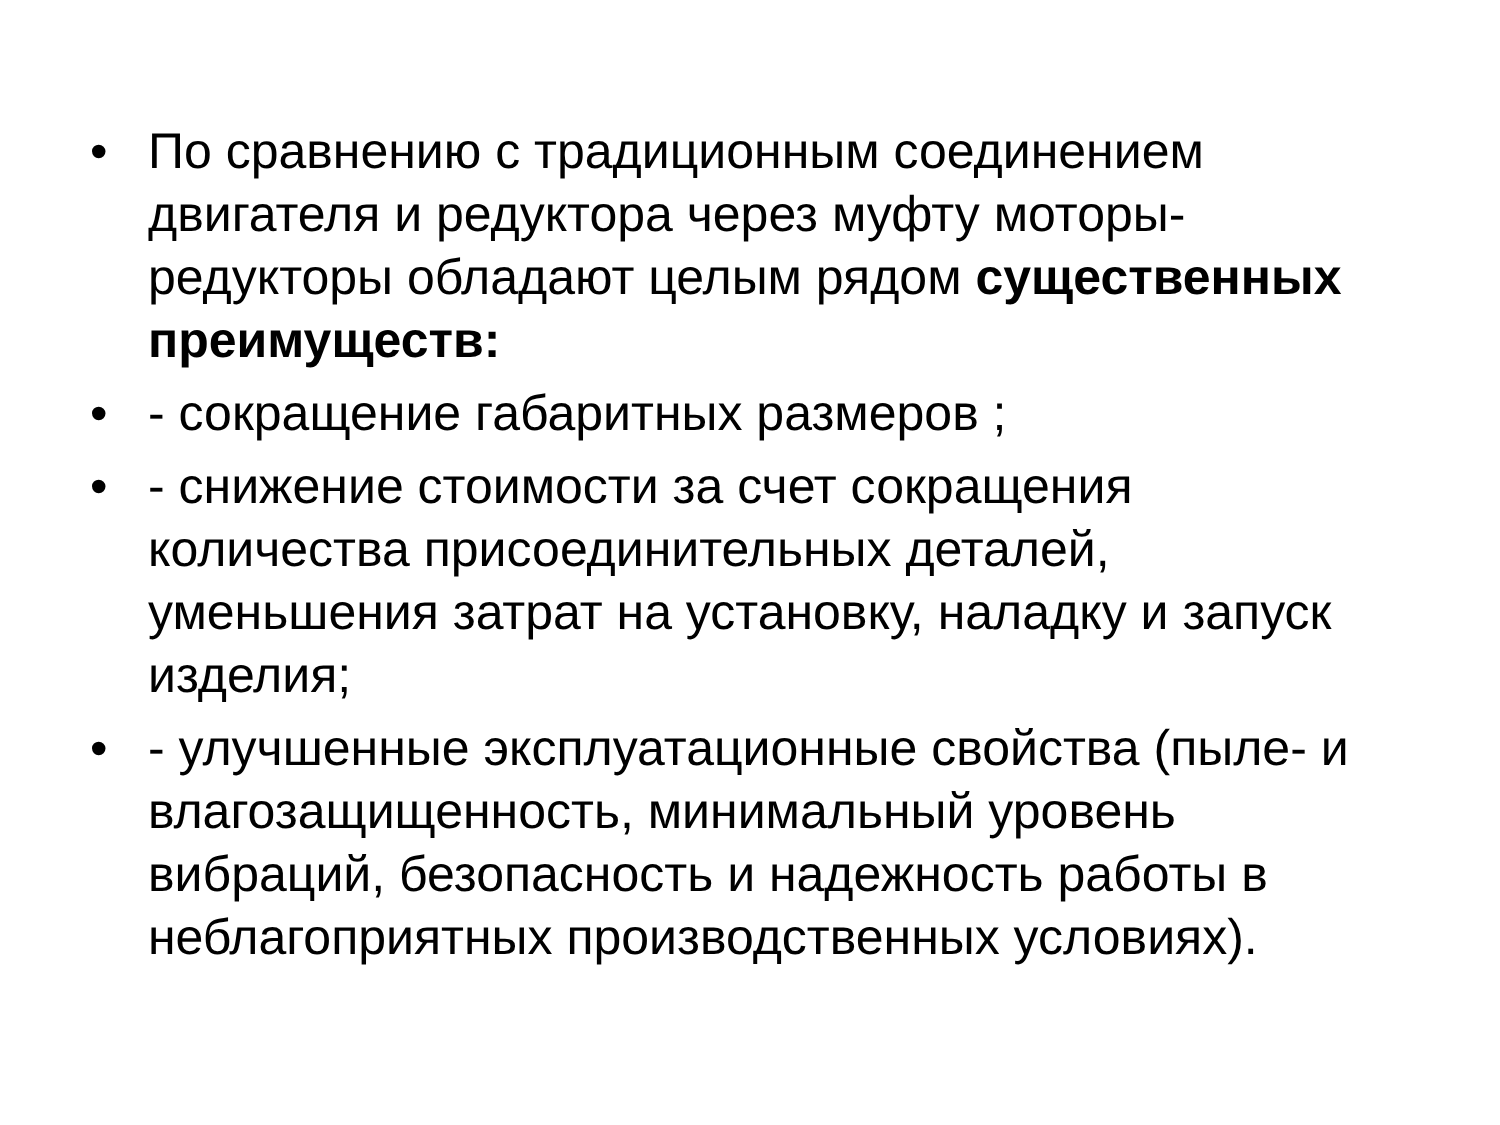• По сравнению с традиционным соединением двигателя и редуктора через муфту моторы-редукторы обладают целым рядом существенных преимуществ:
• - сокращение габаритных размеров ;
• - снижение стоимости за счет сокращения количества присоединительных деталей, уменьшения затрат на установку, наладку и запуск изделия;
• - улучшенные эксплуатационные свойства (пыле- и влагозащищенность, минимальный уровень вибраций, безопасность и надежность работы в неблагоприятных производственных условиях).